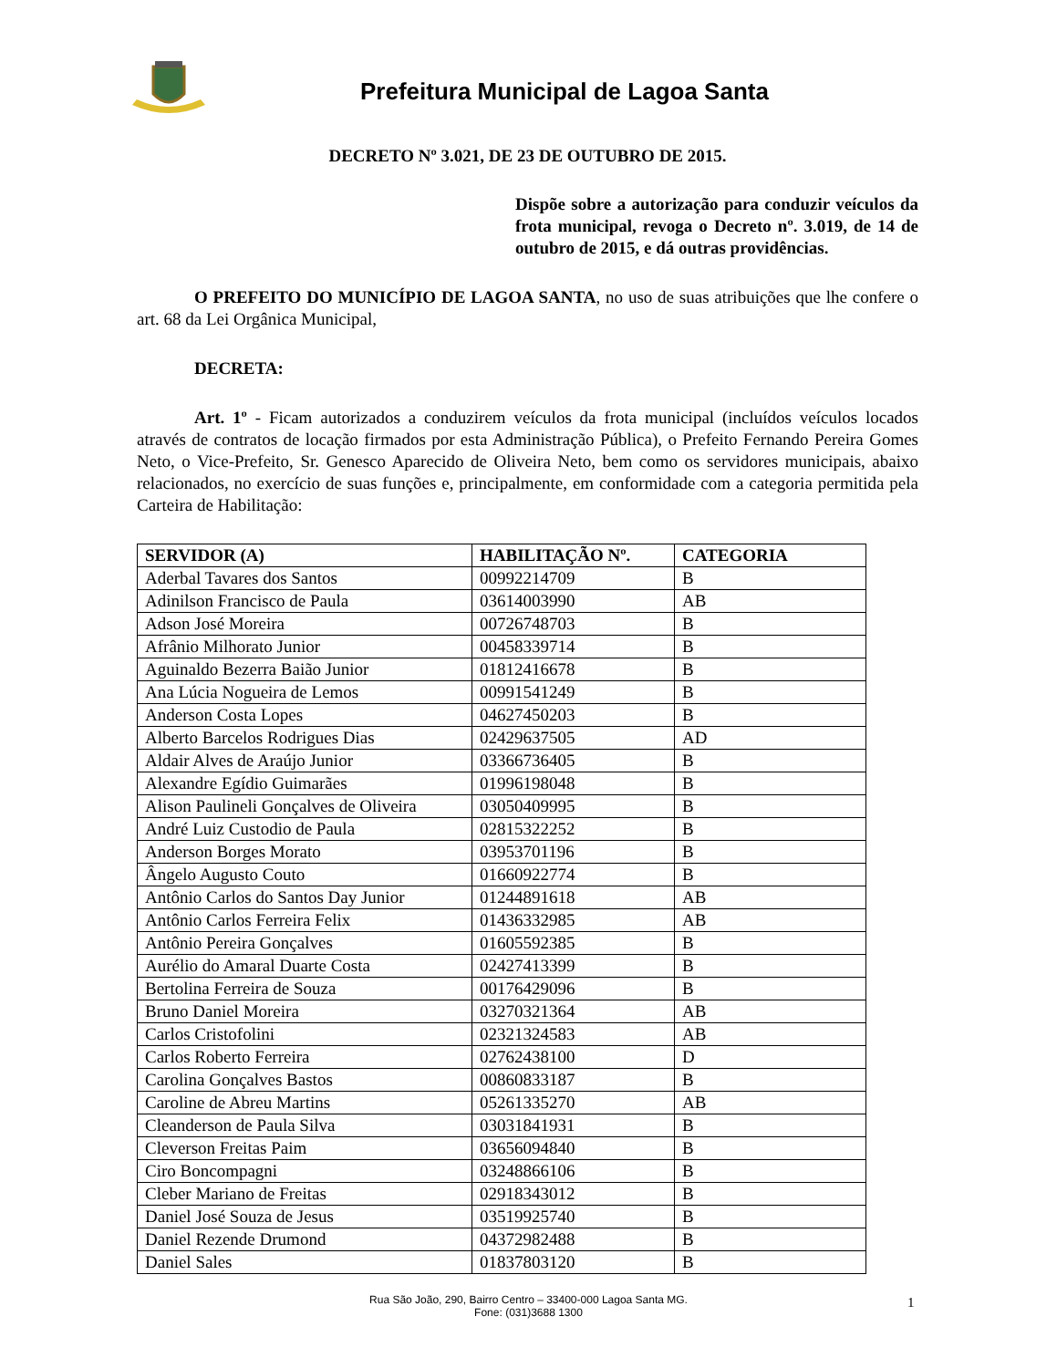Prefeitura Municipal de Lagoa Santa
DECRETO Nº 3.021, DE 23 DE OUTUBRO DE 2015.
Dispõe sobre a autorização para conduzir veículos da frota municipal, revoga o Decreto nº. 3.019, de 14 de outubro de 2015, e dá outras providências.
O PREFEITO DO MUNICÍPIO DE LAGOA SANTA, no uso de suas atribuições que lhe confere o art. 68 da Lei Orgânica Municipal,
DECRETA:
Art. 1º - Ficam autorizados a conduzirem veículos da frota municipal (incluídos veículos locados através de contratos de locação firmados por esta Administração Pública), o Prefeito Fernando Pereira Gomes Neto, o Vice-Prefeito, Sr. Genesco Aparecido de Oliveira Neto, bem como os servidores municipais, abaixo relacionados, no exercício de suas funções e, principalmente, em conformidade com a categoria permitida pela Carteira de Habilitação:
| SERVIDOR (A) | HABILITAÇÃO Nº. | CATEGORIA |
| --- | --- | --- |
| Aderbal Tavares dos Santos | 00992214709 | B |
| Adinilson Francisco de Paula | 03614003990 | AB |
| Adson José Moreira | 00726748703 | B |
| Afrânio Milhorato Junior | 00458339714 | B |
| Aguinaldo Bezerra Baião Junior | 01812416678 | B |
| Ana Lúcia Nogueira de Lemos | 00991541249 | B |
| Anderson Costa Lopes | 04627450203 | B |
| Alberto Barcelos Rodrigues Dias | 02429637505 | AD |
| Aldair Alves de Araújo Junior | 03366736405 | B |
| Alexandre Egídio Guimarães | 01996198048 | B |
| Alison Paulineli Gonçalves de Oliveira | 03050409995 | B |
| André Luiz Custodio de Paula | 02815322252 | B |
| Anderson Borges Morato | 03953701196 | B |
| Ângelo Augusto Couto | 01660922774 | B |
| Antônio Carlos do Santos Day Junior | 01244891618 | AB |
| Antônio Carlos Ferreira Felix | 01436332985 | AB |
| Antônio Pereira Gonçalves | 01605592385 | B |
| Aurélio do Amaral Duarte Costa | 02427413399 | B |
| Bertolina Ferreira de Souza | 00176429096 | B |
| Bruno Daniel Moreira | 03270321364 | AB |
| Carlos Cristofolini | 02321324583 | AB |
| Carlos Roberto Ferreira | 02762438100 | D |
| Carolina Gonçalves Bastos | 00860833187 | B |
| Caroline de Abreu Martins | 05261335270 | AB |
| Cleanderson de Paula Silva | 03031841931 | B |
| Cleverson Freitas Paim | 03656094840 | B |
| Ciro Boncompagni | 03248866106 | B |
| Cleber Mariano de Freitas | 02918343012 | B |
| Daniel José Souza de Jesus | 03519925740 | B |
| Daniel Rezende Drumond | 04372982488 | B |
| Daniel Sales | 01837803120 | B |
Rua São João, 290, Bairro Centro – 33400-000 Lagoa Santa MG.
Fone: (031)3688 1300
1